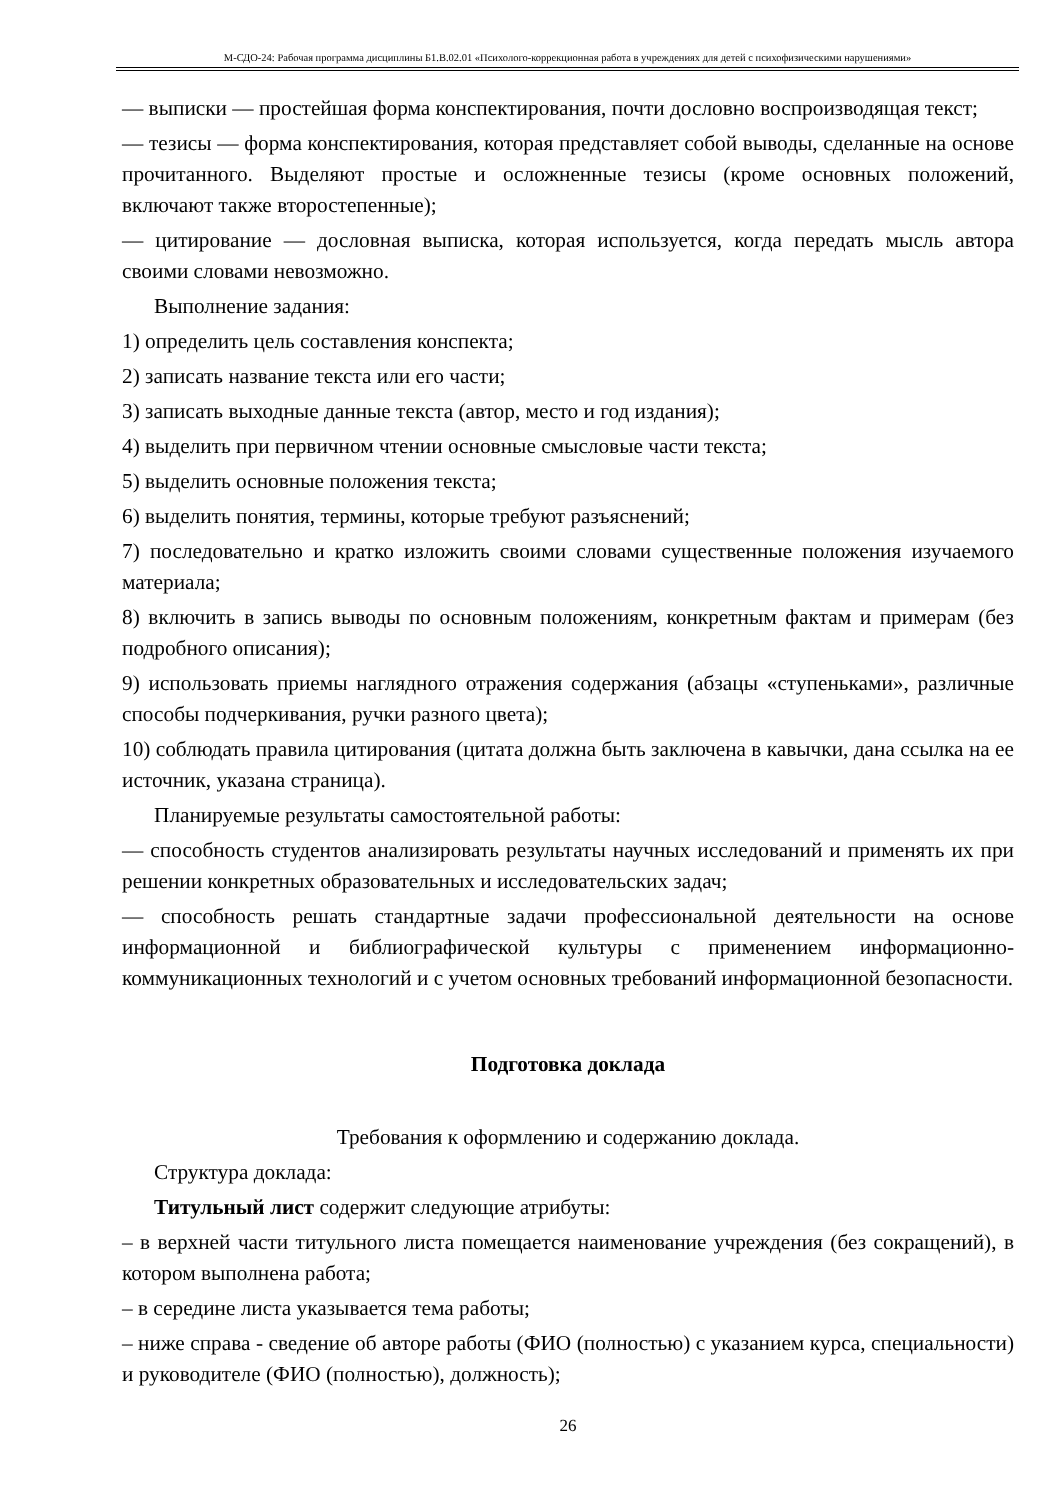М-СДО-24: Рабочая программа дисциплины Б1.В.02.01 «Психолого-коррекционная работа в учреждениях для детей с психофизическими нарушениями»
— выписки — простейшая форма конспектирования, почти дословно воспроизводящая текст;
— тезисы — форма конспектирования, которая представляет собой выводы, сделанные на основе прочитанного. Выделяют простые и осложненные тезисы (кроме основных положений, включают также второстепенные);
— цитирование — дословная выписка, которая используется, когда передать мысль автора своими словами невозможно.
Выполнение задания:
1) определить цель составления конспекта;
2) записать название текста или его части;
3) записать выходные данные текста (автор, место и год издания);
4) выделить при первичном чтении основные смысловые части текста;
5) выделить основные положения текста;
6) выделить понятия, термины, которые требуют разъяснений;
7) последовательно и кратко изложить своими словами существенные положения изучаемого материала;
8) включить в запись выводы по основным положениям, конкретным фактам и примерам (без подробного описания);
9) использовать приемы наглядного отражения содержания (абзацы «ступеньками», различные способы подчеркивания, ручки разного цвета);
10) соблюдать правила цитирования (цитата должна быть заключена в кавычки, дана ссылка на ее источник, указана страница).
Планируемые результаты самостоятельной работы:
— способность студентов анализировать результаты научных исследований и применять их при решении конкретных образовательных и исследовательских задач;
— способность решать стандартные задачи профессиональной деятельности на основе информационной и библиографической культуры с применением информационно-коммуникационных технологий и с учетом основных требований информационной безопасности.
Подготовка доклада
Требования к оформлению и содержанию доклада.
Структура доклада:
Титульный лист содержит следующие атрибуты:
– в верхней части титульного листа помещается наименование учреждения (без сокращений), в котором выполнена работа;
– в середине листа указывается тема работы;
– ниже справа - сведение об авторе работы (ФИО (полностью) с указанием курса, специальности) и руководителе (ФИО (полностью), должность);
26